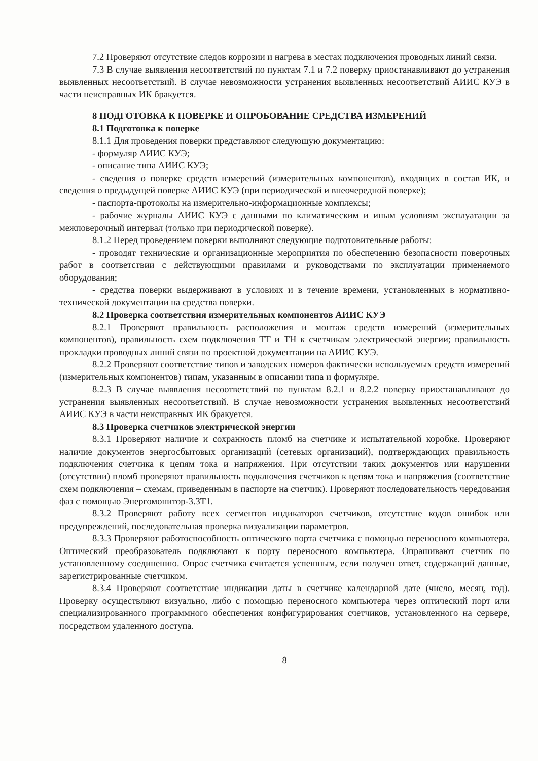7.2 Проверяют отсутствие следов коррозии и нагрева в местах подключения проводных линий связи.
7.3 В случае выявления несоответствий по пунктам 7.1 и 7.2 поверку приостанавливают до устранения выявленных несоответствий. В случае невозможности устранения выявленных несоответствий АИИС КУЭ в части неисправных ИК бракуется.
8 ПОДГОТОВКА К ПОВЕРКЕ И ОПРОБОВАНИЕ СРЕДСТВА ИЗМЕРЕНИЙ
8.1 Подготовка к поверке
8.1.1 Для проведения поверки представляют следующую документацию:
- формуляр АИИС КУЭ;
- описание типа АИИС КУЭ;
- сведения о поверке средств измерений (измерительных компонентов), входящих в состав ИК, и сведения о предыдущей поверке АИИС КУЭ (при периодической и внеочередной поверке);
- паспорта-протоколы на измерительно-информационные комплексы;
- рабочие журналы АИИС КУЭ с данными по климатическим и иным условиям эксплуатации за межповерочный интервал (только при периодической поверке).
8.1.2 Перед проведением поверки выполняют следующие подготовительные работы:
- проводят технические и организационные мероприятия по обеспечению безопасности поверочных работ в соответствии с действующими правилами и руководствами по эксплуатации применяемого оборудования;
- средства поверки выдерживают в условиях и в течение времени, установленных в нормативно-технической документации на средства поверки.
8.2 Проверка соответствия измерительных компонентов АИИС КУЭ
8.2.1 Проверяют правильность расположения и монтаж средств измерений (измерительных компонентов), правильность схем подключения ТТ и ТН к счетчикам электрической энергии; правильность прокладки проводных линий связи по проектной документации на АИИС КУЭ.
8.2.2 Проверяют соответствие типов и заводских номеров фактически используемых средств измерений (измерительных компонентов) типам, указанным в описании типа и формуляре.
8.2.3 В случае выявления несоответствий по пунктам 8.2.1 и 8.2.2 поверку приостанавливают до устранения выявленных несоответствий. В случае невозможности устранения выявленных несоответствий АИИС КУЭ в части неисправных ИК бракуется.
8.3 Проверка счетчиков электрической энергии
8.3.1 Проверяют наличие и сохранность пломб на счетчике и испытательной коробке. Проверяют наличие документов энергосбытовых организаций (сетевых организаций), подтверждающих правильность подключения счетчика к цепям тока и напряжения. При отсутствии таких документов или нарушении (отсутствии) пломб проверяют правильность подключения счетчиков к цепям тока и напряжения (соответствие схем подключения – схемам, приведенным в паспорте на счетчик). Проверяют последовательность чередования фаз с помощью Энергомонитор-3.3Т1.
8.3.2 Проверяют работу всех сегментов индикаторов счетчиков, отсутствие кодов ошибок или предупреждений, последовательная проверка визуализации параметров.
8.3.3 Проверяют работоспособность оптического порта счетчика с помощью переносного компьютера. Оптический преобразователь подключают к порту переносного компьютера. Опрашивают счетчик по установленному соединению. Опрос счетчика считается успешным, если получен ответ, содержащий данные, зарегистрированные счетчиком.
8.3.4 Проверяют соответствие индикации даты в счетчике календарной дате (число, месяц, год). Проверку осуществляют визуально, либо с помощью переносного компьютера через оптический порт или специализированного программного обеспечения конфигурирования счетчиков, установленного на сервере, посредством удаленного доступа.
8